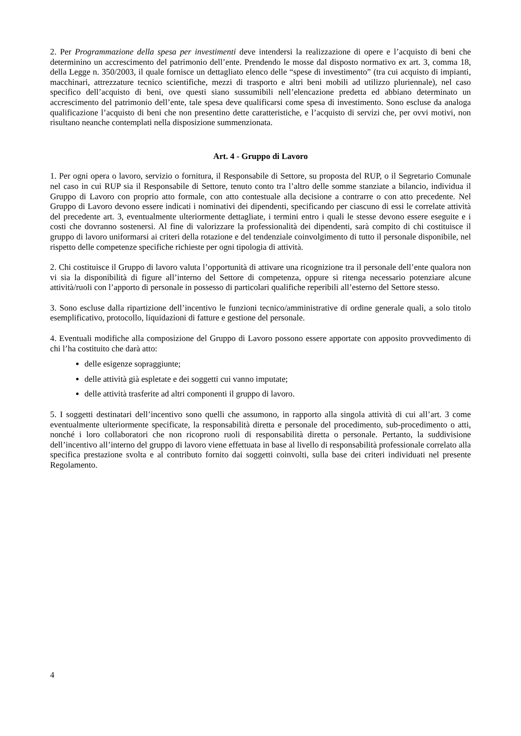2. Per Programmazione della spesa per investimenti deve intendersi la realizzazione di opere e l’acquisto di beni che determinino un accrescimento del patrimonio dell’ente. Prendendo le mosse dal disposto normativo ex art. 3, comma 18, della Legge n. 350/2003, il quale fornisce un dettagliato elenco delle “spese di investimento” (tra cui acquisto di impianti, macchinari, attrezzature tecnico scientifiche, mezzi di trasporto e altri beni mobili ad utilizzo pluriennale), nel caso specifico dell’acquisto di beni, ove questi siano sussumibili nell’elencazione predetta ed abbiano determinato un accrescimento del patrimonio dell’ente, tale spesa deve qualificarsi come spesa di investimento. Sono escluse da analoga qualificazione l’acquisto di beni che non presentino dette caratteristiche, e l’acquisto di servizi che, per ovvi motivi, non risultano neanche contemplati nella disposizione summenzionata.
Art. 4 - Gruppo di Lavoro
1. Per ogni opera o lavoro, servizio o fornitura, il Responsabile di Settore, su proposta del RUP, o il Segretario Comunale nel caso in cui RUP sia il Responsabile di Settore, tenuto conto tra l’altro delle somme stanziate a bilancio, individua il Gruppo di Lavoro con proprio atto formale, con atto contestuale alla decisione a contrarre o con atto precedente. Nel Gruppo di Lavoro devono essere indicati i nominativi dei dipendenti, specificando per ciascuno di essi le correlate attività del precedente art. 3, eventualmente ulteriormente dettagliate, i termini entro i quali le stesse devono essere eseguite e i costi che dovranno sostenersi. Al fine di valorizzare la professionalità dei dipendenti, sarà compito di chi costituisce il gruppo di lavoro uniformarsi ai criteri della rotazione e del tendenziale coinvolgimento di tutto il personale disponibile, nel rispetto delle competenze specifiche richieste per ogni tipologia di attività.
2. Chi costituisce il Gruppo di lavoro valuta l’opportunità di attivare una ricognizione tra il personale dell’ente qualora non vi sia la disponibilità di figure all’interno del Settore di competenza, oppure si ritenga necessario potenziare alcune attività/ruoli con l’apporto di personale in possesso di particolari qualifiche reperibili all’esterno del Settore stesso.
3. Sono escluse dalla ripartizione dell’incentivo le funzioni tecnico/amministrative di ordine generale quali, a solo titolo esemplificativo, protocollo, liquidazioni di fatture e gestione del personale.
4. Eventuali modifiche alla composizione del Gruppo di Lavoro possono essere apportate con apposito provvedimento di chi l’ha costituito che darà atto:
delle esigenze sopraggiunte;
delle attività già espletate e dei soggetti cui vanno imputate;
delle attività trasferite ad altri componenti il gruppo di lavoro.
5. I soggetti destinatari dell’incentivo sono quelli che assumono, in rapporto alla singola attività di cui all’art. 3 come eventualmente ulteriormente specificate, la responsabilità diretta e personale del procedimento, sub-procedimento o atti, nonché i loro collaboratori che non ricoprono ruoli di responsabilità diretta o personale. Pertanto, la suddivisione dell’incentivo all’interno del gruppo di lavoro viene effettuata in base al livello di responsabilità professionale correlato alla specifica prestazione svolta e al contributo fornito dai soggetti coinvolti, sulla base dei criteri individuati nel presente Regolamento.
4